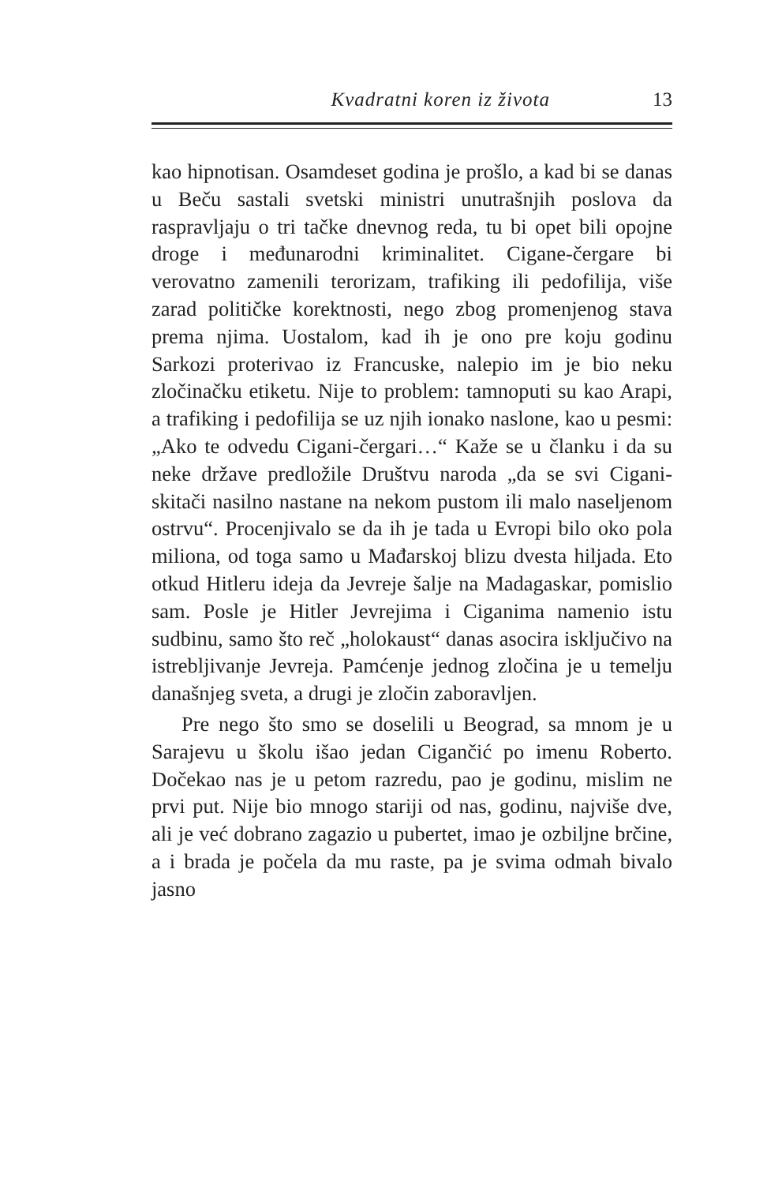Kvadratni koren iz života 13
kao hipnotisan. Osamdeset godina je prošlo, a kad bi se danas u Beču sastali svetski ministri unutrašnjih poslova da raspravljaju o tri tačke dnevnog reda, tu bi opet bili opojne droge i međunarodni kriminalitet. Cigane-čergare bi verovatno zamenili terorizam, trafiking ili pedofilija, više zarad političke korektnosti, nego zbog promenjenog stava prema njima. Uostalom, kad ih je ono pre koju godinu Sarkozi proterivao iz Francuske, nalepio im je bio neku zločinačku etiketu. Nije to problem: tamnoputi su kao Arapi, a trafiking i pedofilija se uz njih ionako naslone, kao u pesmi: „Ako te odvedu Cigani-čergari…“ Kaže se u članku i da su neke države predložile Društvu naroda „da se svi Cigani-skitači nasilno nastane na nekom pustom ili malo naseljenom ostrvu“. Procenjivalo se da ih je tada u Evropi bilo oko pola miliona, od toga samo u Mađarskoj blizu dvesta hiljada. Eto otkud Hitleru ideja da Jevreje šalje na Madagaskar, pomislio sam. Posle je Hitler Jevrejima i Ciganima namenio istu sudbinu, samo što reč „holokaust“ danas asocira isključivo na istrebljivanje Jevreja. Pamćenje jednog zločina je u temelju današnjeg sveta, a drugi je zločin zaboravljen.
Pre nego što smo se doselili u Beograd, sa mnom je u Sarajevu u školu išao jedan Cigančić po imenu Roberto. Dočekao nas je u petom razredu, pao je godinu, mislim ne prvi put. Nije bio mnogo stariji od nas, godinu, najviše dve, ali je već dobrano zagazio u pubertet, imao je ozbiljne brčine, a i brada je počela da mu raste, pa je svima odmah bivalo jasno